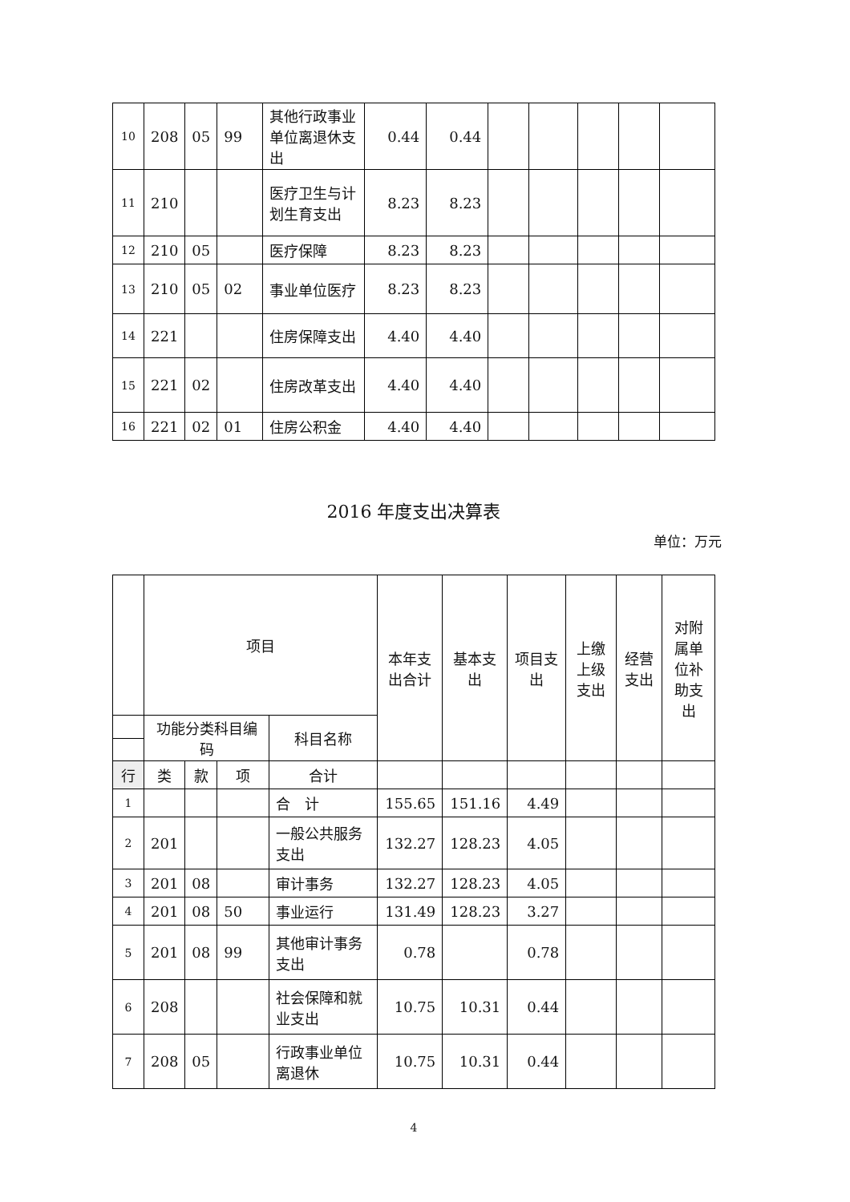| 10 | 208 | 05 | 99 | 其他行政事业单位离退休支出 | 0.44 | 0.44 | | | | | |
| 11 | 210 | | | 医疗卫生与计划生育支出 | 8.23 | 8.23 | | | | | |
| 12 | 210 | 05 | | 医疗保障 | 8.23 | 8.23 | | | | | |
| 13 | 210 | 05 | 02 | 事业单位医疗 | 8.23 | 8.23 | | | | | |
| 14 | 221 | | | 住房保障支出 | 4.40 | 4.40 | | | | | |
| 15 | 221 | 02 | | 住房改革支出 | 4.40 | 4.40 | | | | | |
| 16 | 221 | 02 | 01 | 住房公积金 | 4.40 | 4.40 | | | | | |
2016 年度支出决算表
单位：万元
| | 项目 | | | | 本年支出合计 | 基本支出 | 项目支出 | 上缴上级支出 | 经营支出 | 对附属单位补助支出 |
| | 功能分类科目编码 | | | 科目名称 | | | | | | |
| 行 | 类 | 款 | 项 | 合计 | | | | | | |
| 1 | | | | 合 计 | 155.65 | 151.16 | 4.49 | | | |
| 2 | 201 | | | 一般公共服务支出 | 132.27 | 128.23 | 4.05 | | | |
| 3 | 201 | 08 | | 审计事务 | 132.27 | 128.23 | 4.05 | | | |
| 4 | 201 | 08 | 50 | 事业运行 | 131.49 | 128.23 | 3.27 | | | |
| 5 | 201 | 08 | 99 | 其他审计事务支出 | 0.78 | | 0.78 | | | |
| 6 | 208 | | | 社会保障和就业支出 | 10.75 | 10.31 | 0.44 | | | |
| 7 | 208 | 05 | | 行政事业单位离退休 | 10.75 | 10.31 | 0.44 | | | |
4